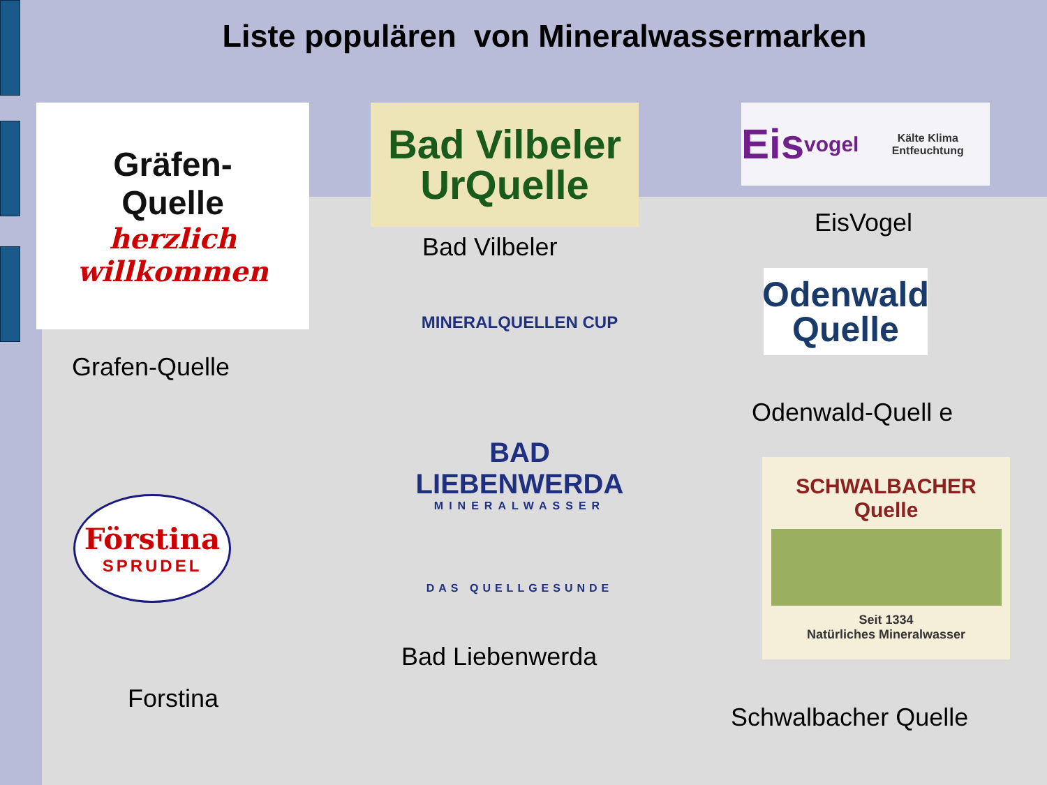Liste populären von Mineralwassermarken
Gräfen-
Quelle
herzlich willkommen
Grafen-Quelle
Bad Vilbeler
UrQuelle
Bad Vilbeler
Eis vogel Kälte Klima Entfeuchtung
EisVogel
Odenwald
Quelle
Odenwald-Quell e
MINERALQUELLEN CUP
BAD
LIEBENWERDA
MINERALWASSER
DAS QUELLGESUNDE
Bad Liebenwerda
Förstina
SPRUDEL
Forstina
SCHWALBACHER
Quelle
Seit 1334
Natürliches Mineralwasser
Schwalbacher Quelle